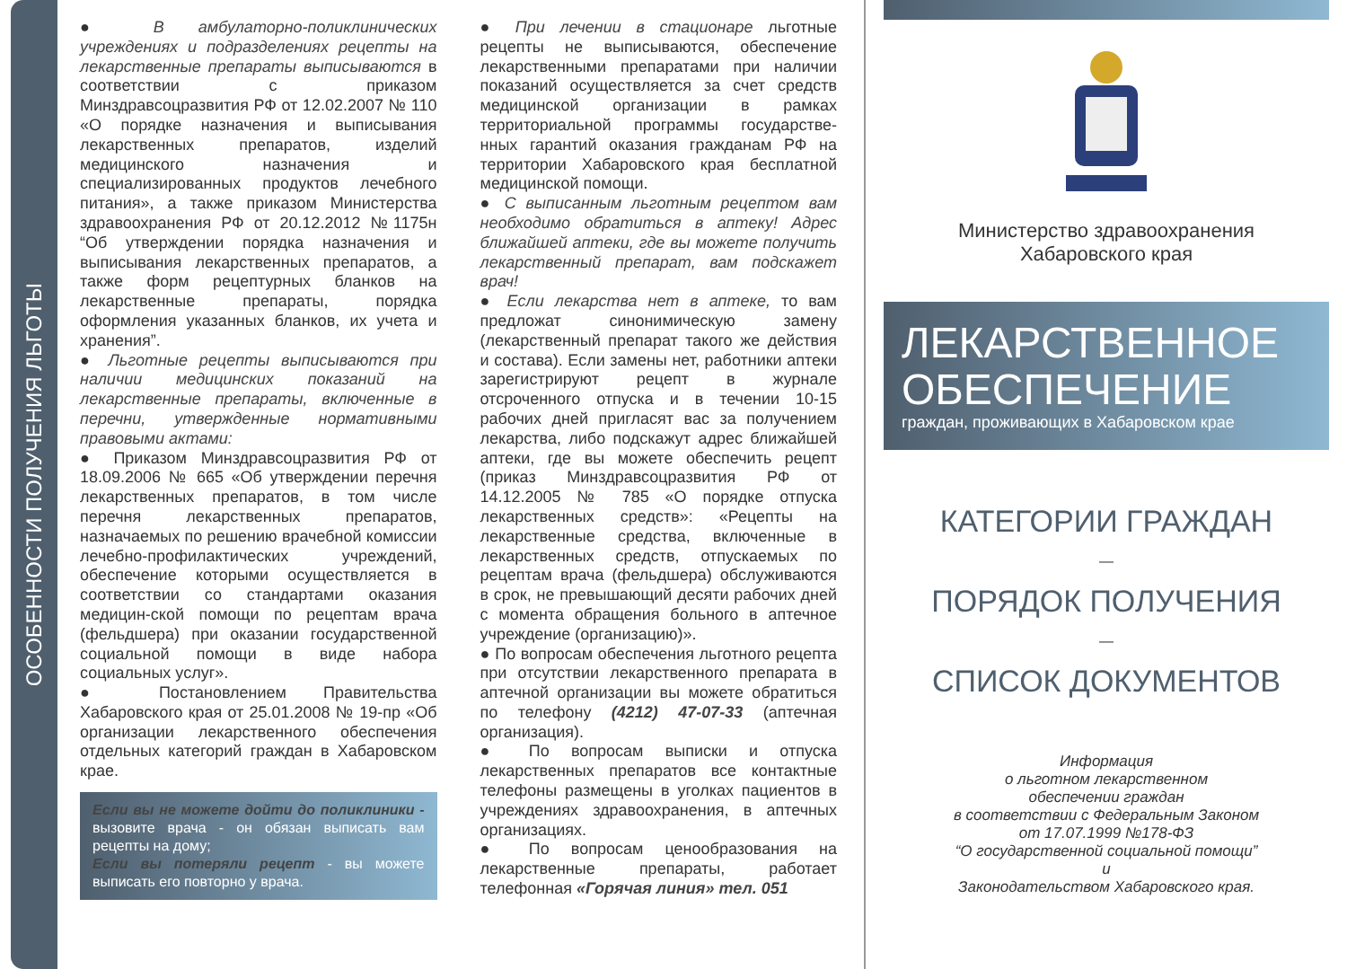ОСОБЕННОСТИ ПОЛУЧЕНИЯ ЛЬГОТЫ
● В амбулаторно-поликлинических учреждениях и подразделениях рецепты на лекарственные препараты выписываются в соответствии с приказом Минздравсоцразвития РФ от 12.02.2007 № 110 «О порядке назначения и выписывания лекарственных препаратов, изделий медицинского назначения и специализированных продуктов лечебного питания», а также приказом Министерства здравоохранения РФ от 20.12.2012 №1175н “Об утверждении порядка назначения и выписывания лекарственных препаратов, а также форм рецептурных бланков на лекарственные препараты, порядка оформления указанных бланков, их учета и хранения”.
● Льготные рецепты выписываются при наличии медицинских показаний на лекарственные препараты, включенные в перечни, утвержденные нормативными правовыми актами:
● Приказом Минздравсоцразвития РФ от 18.09.2006 № 665 «Об утверждении перечня лекарственных препаратов, в том числе перечня лекарственных препаратов, назначаемых по решению врачебной комиссии лечебно-профилактических учреждений, обеспечение которыми осуществляется в соответствии со стандартами оказания медицин-ской помощи по рецептам врача (фельдшера) при оказании государственной социальной помощи в виде набора социальных услуг».
● Постановлением Правительства Хабаровского края от 25.01.2008 № 19-пр «Об организации лекарственного обеспечения отдельных категорий граждан в Хабаровском крае.
Если вы не можете дойти до поликлиники - вызовите врача - он обязан выписать вам рецепты на дому;
Если вы потеряли рецепт - вы можете выписать его повторно у врача.
● При лечении в стационаре льготные рецепты не выписываются, обеспечение лекарственными препаратами при наличии показаний осуществляется за счет средств медицинской организации в рамках территориальной программы государстве-нных гарантий оказания гражданам РФ на территории Хабаровского края бесплатной медицинской помощи.
● С выписанным льготным рецептом вам необходимо обратиться в аптеку! Адрес ближайшей аптеки, где вы можете получить лекарственный препарат, вам подскажет врач!
● Если лекарства нет в аптеке, то вам предложат синонимическую замену (лекарственный препарат такого же действия и состава). Если замены нет, работники аптеки зарегистрируют рецепт в журнале отсроченного отпуска и в течении 10-15 рабочих дней пригласят вас за получением лекарства, либо подскажут адрес ближайшей аптеки, где вы можете обеспечить рецепт (приказ Минздравсоцразвития РФ от 14.12.2005 № 785 «О порядке отпуска лекарственных средств»: «Рецепты на лекарственные средства, включенные в лекарственных средств, отпускаемых по рецептам врача (фельдшера) обслуживаются в срок, не превышающий десяти рабочих дней с момента обращения больного в аптечное учреждение (организацию)».
● По вопросам обеспечения льготного рецепта при отсутствии лекарственного препарата в аптечной организации вы можете обратиться по телефону (4212) 47-07-33 (аптечная организация).
● По вопросам выписки и отпуска лекарственных препаратов все контактные телефоны размещены в уголках пациентов в учреждениях здравоохранения, в аптечных организациях.
● По вопросам ценообразования на лекарственные препараты, работает телефонная «Горячая линия» тел. 051
Министерство здравоохранения
Хабаровского края
ЛЕКАРСТВЕННОЕ
ОБЕСПЕЧЕНИЕ
граждан, проживающих в Хабаровском крае
КАТЕГОРИИ ГРАЖДАН
—
ПОРЯДОК ПОЛУЧЕНИЯ
—
СПИСОК ДОКУМЕНТОВ
Информация
о льготном лекарственном
обеспечении граждан
в соответствии с Федеральным Законом
от 17.07.1999 №178-ФЗ
“О государственной социальной помощи”
и
Законодательством Хабаровского края.